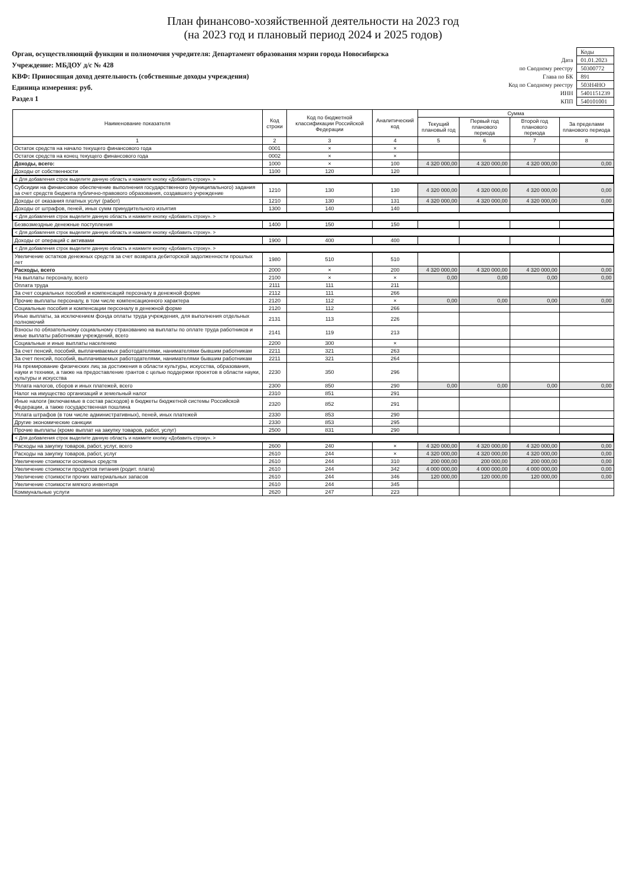План финансово-хозяйственной деятельности на 2023 год
(на 2023 год и плановый период 2024 и 2025 годов)
Орган, осуществляющий функции и полномочия учредителя: Департамент образования мэрии города Новосибирска
Учреждение: МБДОУ д/с № 428
КВФ: Приносящая доход деятельность (собственные доходы учреждения)
Единица измерения: руб.
Раздел 1
| | Коды |
| Дата | 01.01.2023 |
| по Сводному реестру | 50300772 |
| Глава по БК | 891 |
| Код по Сводному реестру | 503Н4НО |
| ИНН | 5401151239 |
| КПП | 540101001 |
| Наименование показателя | Код строки | Код по бюджетной классификации Российской Федерации | Аналитический код | Сумма | | | |
| --- | --- | --- | --- | --- | --- | --- | --- |
| | | | | Текущий плановый год | Первый год планового периода | Второй год планового периода | За пределами планового периода |
| 1 | 2 | 3 | 4 | 5 | 6 | 7 | 8 |
| Остаток средств на начало текущего финансового года | 0001 | × | × | | | | |
| Остаток средств на конец текущего финансового года | 0002 | × | × | | | | |
| Доходы, всего: | 1000 | × | 100 | 4 320 000,00 | 4 320 000,00 | 4 320 000,00 | 0,00 |
| Доходы от собственности | 1100 | 120 | 120 | | | | |
| < Для добавления строк выделите данную область и нажмите кнопку «Добавить строку». > | | | | | | | |
| Субсидии на финансовое обеспечение выполнения государственного (муниципального) задания за счет средств бюджета публично-правового образования, создавшего учреждение | 1210 | 130 | 130 | 4 320 000,00 | 4 320 000,00 | 4 320 000,00 | 0,00 |
| Доходы от оказания платных услуг (работ) | 1210 | 130 | 131 | 4 320 000,00 | 4 320 000,00 | 4 320 000,00 | 0,00 |
| Доходы от штрафов, пеней, иных сумм принудительного изъятия | 1300 | 140 | 140 | | | | |
| < Для добавления строк выделите данную область и нажмите кнопку «Добавить строку». > | | | | | | | |
| Безвозмездные денежные поступления | 1400 | 150 | 150 | | | | |
| < Для добавления строк выделите данную область и нажмите кнопку «Добавить строку». > | | | | | | | |
| Доходы от операций с активами | 1900 | 400 | 400 | | | | |
| < Для добавления строк выделите данную область и нажмите кнопку «Добавить строку». > | | | | | | | |
| Увеличение остатков денежных средств за счет возврата дебиторской задолженности прошлых лет | 1980 | 510 | 510 | | | | |
| Расходы, всего | 2000 | × | 200 | 4 320 000,00 | 4 320 000,00 | 4 320 000,00 | 0,00 |
| На выплаты персоналу, всего | 2100 | × | × | 0,00 | 0,00 | 0,00 | 0,00 |
| Оплата труда | 2111 | 111 | 211 | | | | |
| За счет социальных пособий и компенсаций персоналу в денежной форме | 2112 | 111 | 266 | | | | |
| Прочие выплаты персоналу, в том числе компенсационного характера | 2120 | 112 | × | 0,00 | 0,00 | 0,00 | 0,00 |
| Социальные пособия и компенсации персоналу в денежной форме | 2120 | 112 | 266 | | | | |
| Иные выплаты, за исключением фонда оплаты труда учреждения, для выполнения отдельных полномочий | 2131 | 113 | 226 | | | | |
| Взносы по обязательному социальному страхованию на выплаты по оплате труда работников и иные выплаты работникам учреждений, всего | 2141 | 119 | 213 | | | | |
| Социальные и иные выплаты населению | 2200 | 300 | × | | | | |
| За счет пенсий, пособий, выплачиваемых работодателями, нанимателями бывшим работникам | 2211 | 321 | 263 | | | | |
| За счет пенсий, пособий, выплачиваемых работодателями, нанимателями бывшим работникам | 2211 | 321 | 264 | | | | |
| На премирование физических лиц за достижения в области культуры, искусства, образования, науки и техники, а также на предоставление грантов с целью поддержки проектов в области науки, культуры и искусства | 2230 | 350 | 296 | | | | |
| Уплата налогов, сборов и иных платежей, всего | 2300 | 850 | 290 | 0,00 | 0,00 | 0,00 | 0,00 |
| Налог на имущество организаций и земельный налог | 2310 | 851 | 291 | | | | |
| Иные налоги (включаемые в состав расходов) в бюджеты бюджетной системы Российской Федерации, а также государственная пошлина | 2320 | 852 | 291 | | | | |
| Уплата штрафов (в том числе административных), пеней, иных платежей | 2330 | 853 | 290 | | | | |
| Другие экономические санкции | 2330 | 853 | 295 | | | | |
| Прочие выплаты (кроме выплат на закупку товаров, работ, услуг) | 2500 | 831 | 290 | | | | |
| < Для добавления строк выделите данную область и нажмите кнопку «Добавить строку». > | | | | | | | |
| Расходы на закупку товаров, работ, услуг, всего | 2600 | 240 | × | 4 320 000,00 | 4 320 000,00 | 4 320 000,00 | 0,00 |
| Расходы на закупку товаров, работ, услуг | 2610 | 244 | × | 4 320 000,00 | 4 320 000,00 | 4 320 000,00 | 0,00 |
| Увеличение стоимости основных средств | 2610 | 244 | 310 | 200 000,00 | 200 000,00 | 200 000,00 | 0,00 |
| Увеличение стоимости продуктов питания (родит. плата) | 2610 | 244 | 342 | 4 000 000,00 | 4 000 000,00 | 4 000 000,00 | 0,00 |
| Увеличение стоимости прочих материальных запасов | 2610 | 244 | 346 | 120 000,00 | 120 000,00 | 120 000,00 | 0,00 |
| Увеличение стоимости мягкого инвентаря | 2610 | 244 | 345 | | | | |
| Коммунальные услуги | 2620 | 247 | 223 | | | | |